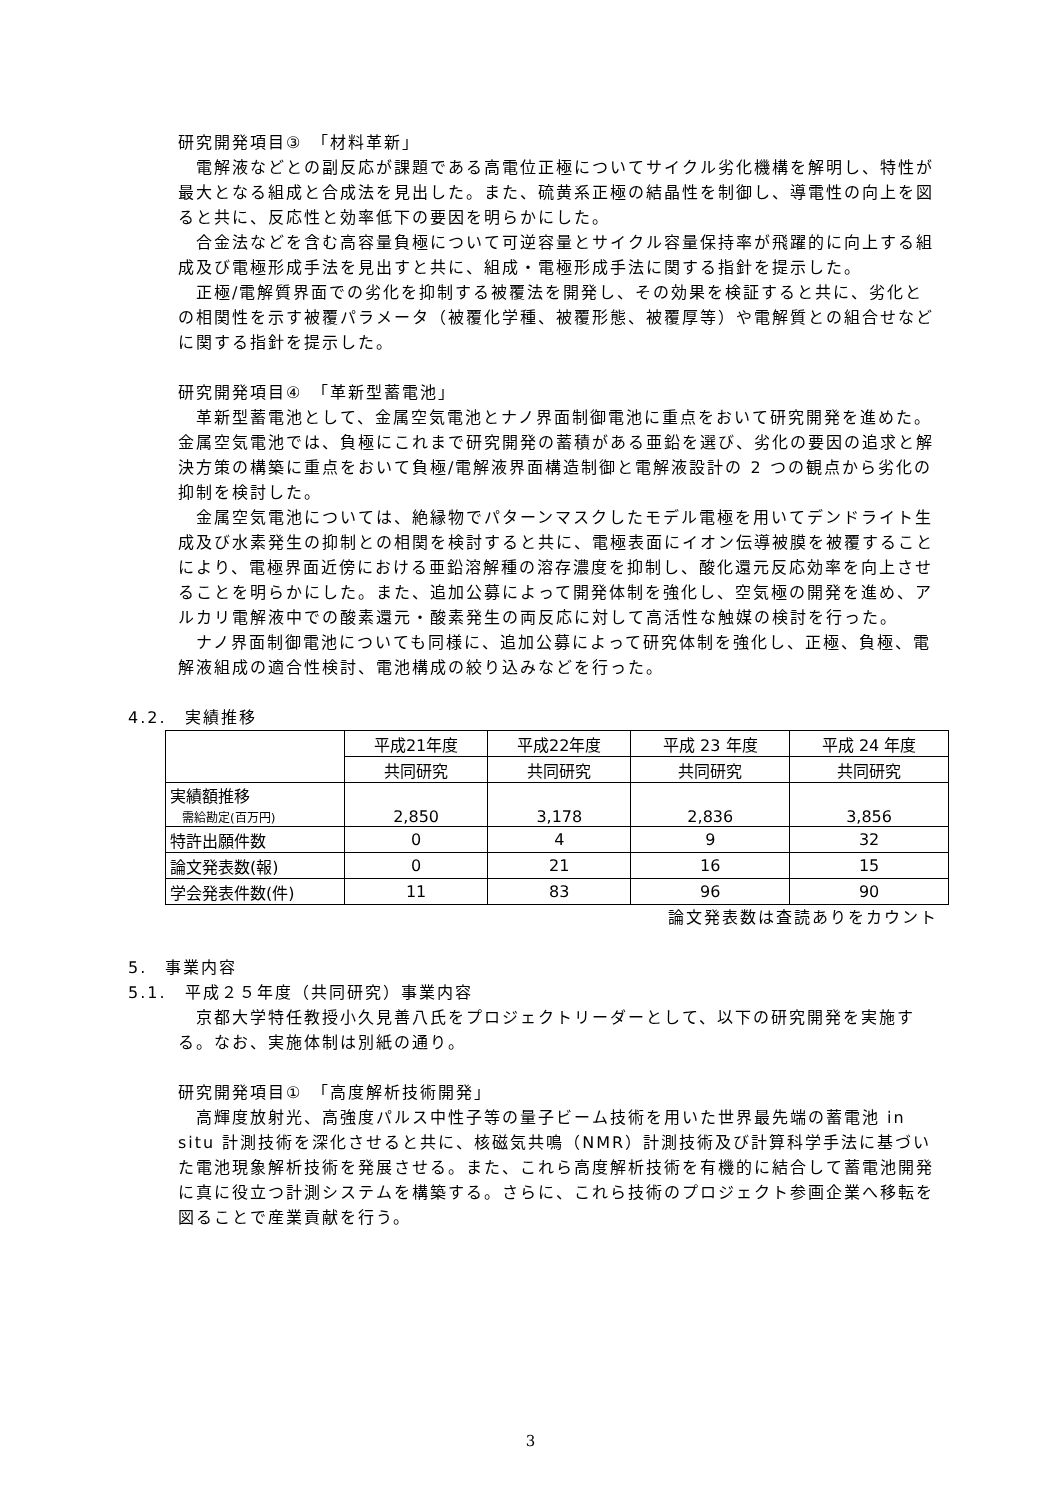研究開発項目③　「材料革新」
電解液などとの副反応が課題である高電位正極についてサイクル劣化機構を解明し、特性が最大となる組成と合成法を見出した。また、硫黄系正極の結晶性を制御し、導電性の向上を図ると共に、反応性と効率低下の要因を明らかにした。
合金法などを含む高容量負極について可逆容量とサイクル容量保持率が飛躍的に向上する組成及び電極形成手法を見出すと共に、組成・電極形成手法に関する指針を提示した。
正極/電解質界面での劣化を抑制する被覆法を開発し、その効果を検証すると共に、劣化との相関性を示す被覆パラメータ（被覆化学種、被覆形態、被覆厚等）や電解質との組合せなどに関する指針を提示した。
研究開発項目④　「革新型蓄電池」
革新型蓄電池として、金属空気電池とナノ界面制御電池に重点をおいて研究開発を進めた。金属空気電池では、負極にこれまで研究開発の蓄積がある亜鉛を選び、劣化の要因の追求と解決方策の構築に重点をおいて負極/電解液界面構造制御と電解液設計の 2 つの観点から劣化の抑制を検討した。
金属空気電池については、絶縁物でパターンマスクしたモデル電極を用いてデンドライト生成及び水素発生の抑制との相関を検討すると共に、電極表面にイオン伝導被膜を被覆することにより、電極界面近傍における亜鉛溶解種の溶存濃度を抑制し、酸化還元反応効率を向上させることを明らかにした。また、追加公募によって開発体制を強化し、空気極の開発を進め、アルカリ電解液中での酸素還元・酸素発生の両反応に対して高活性な触媒の検討を行った。
ナノ界面制御電池についても同様に、追加公募によって研究体制を強化し、正極、負極、電解液組成の適合性検討、電池構成の絞り込みなどを行った。
4.2.　実績推移
| | 平成21年度 | 平成22年度 | 平成 23 年度 | 平成 24 年度 |
| --- | --- | --- | --- | --- |
| | 共同研究 | 共同研究 | 共同研究 | 共同研究 |
| 実績額推移 需給勘定(百万円) | 2,850 | 3,178 | 2,836 | 3,856 |
| 特許出願件数 | 0 | 4 | 9 | 32 |
| 論文発表数(報) | 0 | 21 | 16 | 15 |
| 学会発表件数(件) | 11 | 83 | 96 | 90 |
論文発表数は査読ありをカウント
5.　事業内容
5.1.　平成２５年度（共同研究）事業内容
京都大学特任教授小久見善八氏をプロジェクトリーダーとして、以下の研究開発を実施する。なお、実施体制は別紙の通り。
研究開発項目①　「高度解析技術開発」
高輝度放射光、高強度パルス中性子等の量子ビーム技術を用いた世界最先端の蓄電池 in situ 計測技術を深化させると共に、核磁気共鳴（NMR）計測技術及び計算科学手法に基づいた電池現象解析技術を発展させる。また、これら高度解析技術を有機的に結合して蓄電池開発に真に役立つ計測システムを構築する。さらに、これら技術のプロジェクト参画企業へ移転を図ることで産業貢献を行う。
3